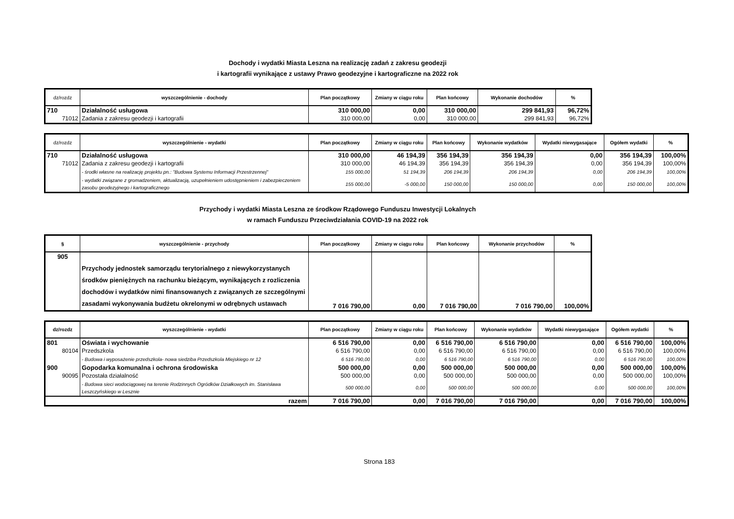Dochody i wydatki Miasta Leszna na realizację zadań z zakresu geodezji
i kartografii wynikające z ustawy Prawo geodezyjne i kartograficzne na 2022 rok
| dz/rozdz | wyszczególnienie - dochody | Plan początkowy | Zmiany w ciągu roku | Plan końcowy | Wykonanie dochodów | % |
| --- | --- | --- | --- | --- | --- | --- |
| 710 | Działalność usługowa | 310 000,00 | 0,00 | 310 000,00 | 299 841,93 | 96,72% |
| 71012 | Zadania z zakresu geodezji i kartografii | 310 000,00 | 0,00 | 310 000,00 | 299 841,93 | 96,72% |
| dz/rozdz | wyszczególnienie - wydatki | Plan początkowy | Zmiany w ciągu roku | Plan końcowy | Wykonanie wydatków | Wydatki niewygasające | Ogółem wydatki | % |
| --- | --- | --- | --- | --- | --- | --- | --- | --- |
| 710 | Działalność usługowa | 310 000,00 | 46 194,39 | 356 194,39 | 356 194,39 | 0,00 | 356 194,39 | 100,00% |
| 71012 | Zadania z zakresu geodezji i kartografii | 310 000,00 | 46 194,39 | 356 194,39 | 356 194,39 | 0,00 | 356 194,39 | 100,00% |
| | - środki własne na realizację projektu pn.: "Budowa Systemu Informacji Przestrzennej" | 155 000,00 | 51 194,39 | 206 194,39 | 206 194,39 | 0,00 | 206 194,39 | 100,00% |
| | - wydatki związane z gromadzeniem, aktualizacją, uzupełnieniem udostępnieniem i zabezpieczeniem zasobu geodezyjnego i kartograficznego | 155 000,00 | -5 000,00 | 150 000,00 | 150 000,00 | 0,00 | 150 000,00 | 100,00% |
Przychody i wydatki Miasta Leszna ze środkow Rządowego Funduszu Inwestycji Lokalnych
w ramach Funduszu Przeciwdziałania COVID-19 na 2022 rok
| § | wyszczególnienie - przychody | Plan początkowy | Zmiany w ciągu roku | Plan końcowy | Wykonanie przychodów | % |
| --- | --- | --- | --- | --- | --- | --- |
| 905 | Przychody jednostek samorządu terytorialnego z niewykorzystanych środków pieniężnych na rachunku bieżącym, wynikających z rozliczenia dochodów i wydatków nimi finansowanych z związanych ze szczególnymi zasadami wykonywania budżetu okrelonymi w odrębnych ustawach | 7 016 790,00 | 0,00 | 7 016 790,00 | 7 016 790,00 | 100,00% |
| dz/rozdz | wyszczególnienie - wydatki | Plan początkowy | Zmiany w ciągu roku | Plan końcowy | Wykonanie wydatków | Wydatki niewygasające | Ogółem wydatki | % |
| --- | --- | --- | --- | --- | --- | --- | --- | --- |
| 801 | Oświata i wychowanie | 6 516 790,00 | 0,00 | 6 516 790,00 | 6 516 790,00 | 0,00 | 6 516 790,00 | 100,00% |
| 80104 | Przedszkola | 6 516 790,00 | 0,00 | 6 516 790,00 | 6 516 790,00 | 0,00 | 6 516 790,00 | 100,00% |
| | - Budowa i wyposażenie przedszkola- nowa siedziba Przedszkola Miejskiego nr 12 | 6 516 790,00 | 0,00 | 6 516 790,00 | 6 516 790,00 | 0,00 | 6 516 790,00 | 100,00% |
| 900 | Gopodarka komunalna i ochrona środowiska | 500 000,00 | 0,00 | 500 000,00 | 500 000,00 | 0,00 | 500 000,00 | 100,00% |
| 90095 | Pozostała działalność | 500 000,00 | 0,00 | 500 000,00 | 500 000,00 | 0,00 | 500 000,00 | 100,00% |
| | - Budowa sieci wodociągowej na terenie Rodzinnych Ogródków Działkowych im. Stanisława Leszczyńskiego w Lesznie | 500 000,00 | 0,00 | 500 000,00 | 500 000,00 | 0,00 | 500 000,00 | 100,00% |
| razem | | 7 016 790,00 | 0,00 | 7 016 790,00 | 7 016 790,00 | 0,00 | 7 016 790,00 | 100,00% |
Strona 183